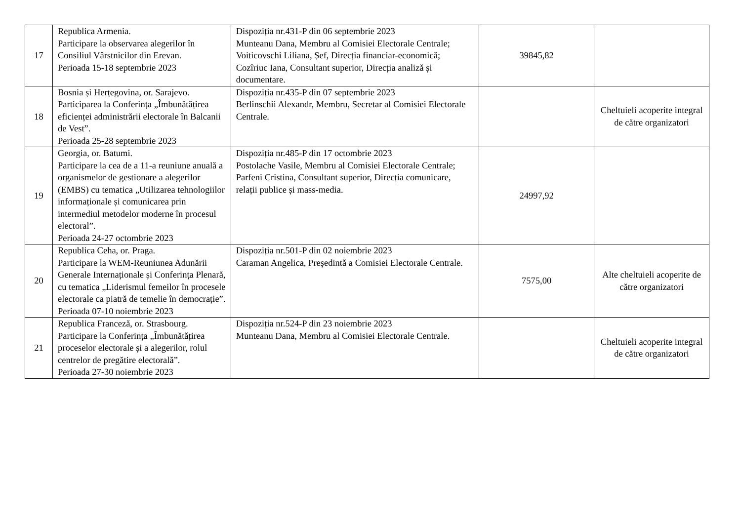| 17 | Republica Armenia. Participare la observarea alegerilor în Consiliul Vârstnicilor din Erevan. Perioada 15-18 septembrie 2023 | Dispoziția nr.431-P din 06 septembrie 2023 Munteanu Dana, Membru al Comisiei Electorale Centrale; Voiticovschi Liliana, Șef, Direcția financiar-economică; Cozîriuc Iana, Consultant superior, Direcția analiză și documentare. | 39845,82 | |
| 18 | Bosnia și Herțegovina, or. Sarajevo. Participarea la Conferința „Îmbunătățirea eficienței administrării electorale în Balcanii de Vest”. Perioada 25-28 septembrie 2023 | Dispoziția nr.435-P din 07 septembrie 2023 Berlinschii Alexandr, Membru, Secretar al Comisiei Electorale Centrale. | | Cheltuieli acoperite integral de către organizatori |
| 19 | Georgia, or. Batumi. Participare la cea de a 11-a reuniune anuală a organismelor de gestionare a alegerilor (EMBS) cu tematica „Utilizarea tehnologiilor informaționale și comunicarea prin intermediul metodelor moderne în procesul electoral”. Perioada 24-27 octombrie 2023 | Dispoziția nr.485-P din 17 octombrie 2023 Postolache Vasile, Membru al Comisiei Electorale Centrale; Parfeni Cristina, Consultant superior, Direcția comunicare, relații publice și mass-media. | 24997,92 | |
| 20 | Republica Ceha, or. Praga. Participare la WEM-Reuniunea Adunării Generale Internaționale și Conferința Plenară, cu tematica „Liderismul femeilor în procesele electorale ca piatră de temelie în democrație”. Perioada 07-10 noiembrie 2023 | Dispoziția nr.501-P din 02 noiembrie 2023 Caraman Angelica, Președintă a Comisiei Electorale Centrale. | 7575,00 | Alte cheltuieli acoperite de către organizatori |
| 21 | Republica Franceză, or. Strasbourg. Participare la Conferința „Îmbunătățirea proceselor electorale și a alegerilor, rolul centrelor de pregătire electorală”. Perioada 27-30 noiembrie 2023 | Dispoziția nr.524-P din 23 noiembrie 2023 Munteanu Dana, Membru al Comisiei Electorale Centrale. | | Cheltuieli acoperite integral de către organizatori |